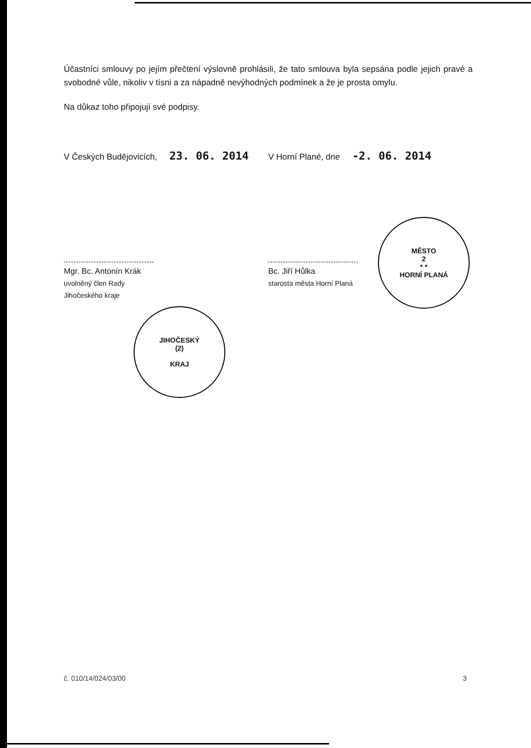Účastníci smlouvy po jejím přečtení výslovně prohlásili, že tato smlouva byla sepsána podle jejich pravé a svobodné vůle, nikoliv v tísni a za nápadně nevýhodných podmínek a že je prosta omylu.
Na důkaz toho připojují své podpisy.
V Českých Budějovicích, 23. 06. 2014
V Horní Plané, dne -2. 06. 2014
Mgr. Bc. Antonín Krák
uvolněný člen Rady Jihočeského kraje
JIHOČESKÝ
(2)
KRAJ
Bc. Jiří Hůlka
starosta města Horní Planá
MĚSTO
2
* *
HORNÍ PLANÁ
č. 010/14/024/03/00 3